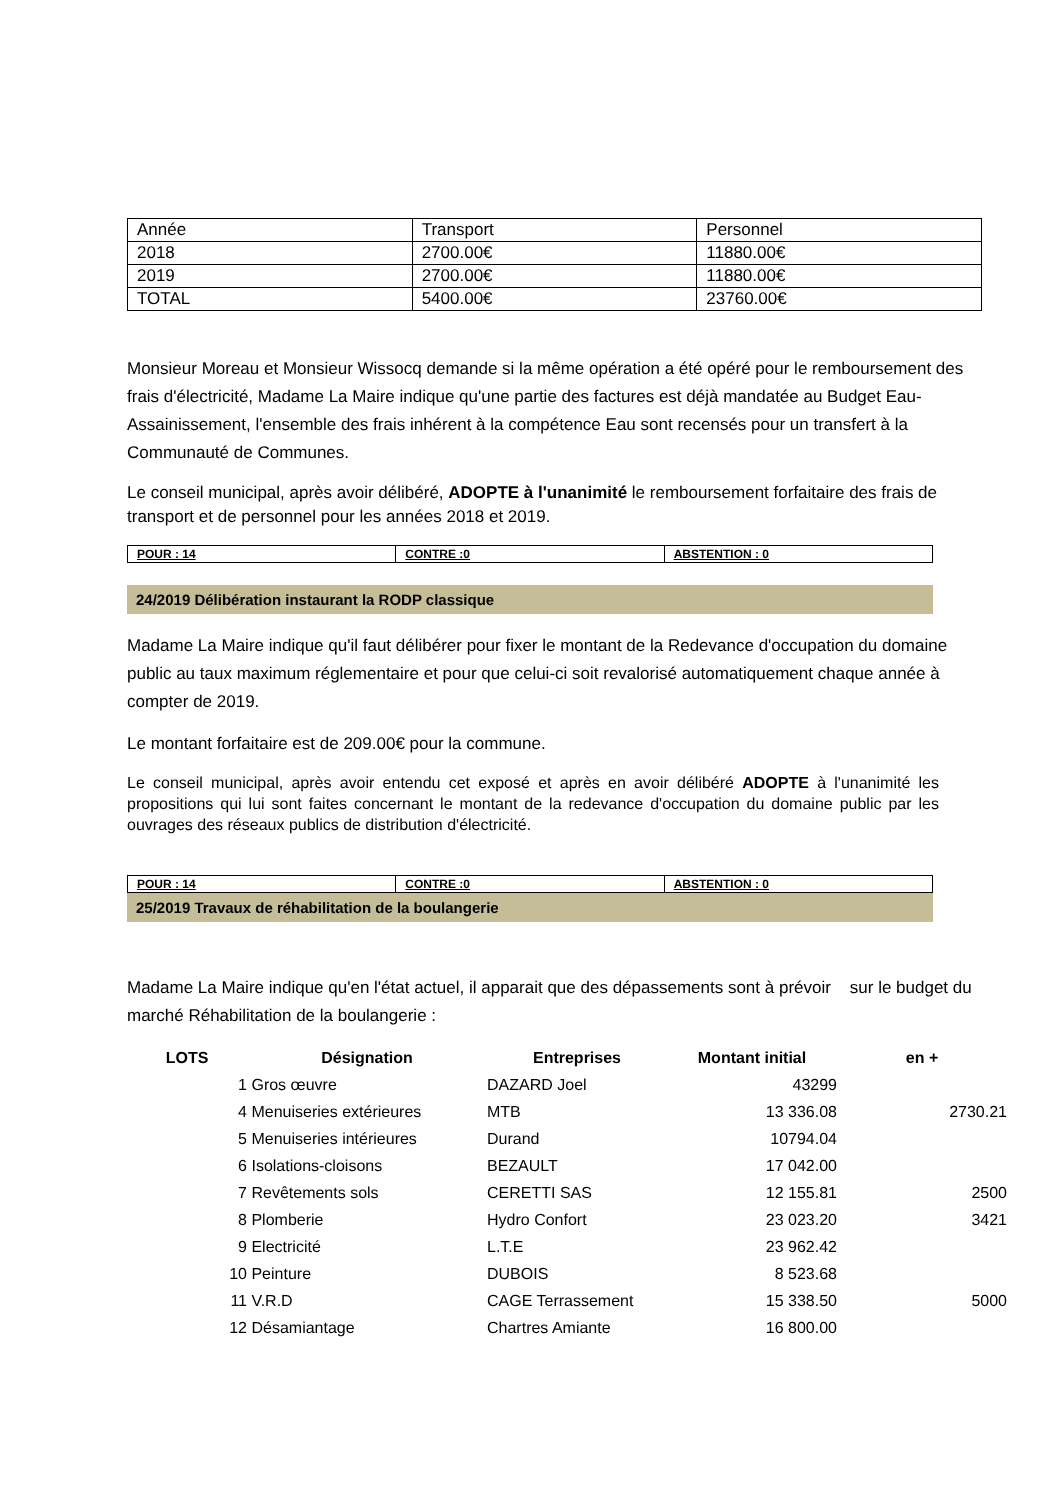| Année | Transport | Personnel |
| 2018 | 2700.00€ | 11880.00€ |
| 2019 | 2700.00€ | 11880.00€ |
| TOTAL | 5400.00€ | 23760.00€ |
Monsieur Moreau et Monsieur Wissocq demande si la même opération a été opéré pour le remboursement des frais d'électricité, Madame La Maire indique qu'une partie des factures est déjà mandatée au Budget Eau- Assainissement, l'ensemble des frais inhérent à la compétence Eau sont recensés pour un transfert à la Communauté de Communes.
Le conseil municipal, après avoir délibéré, ADOPTE à l'unanimité le remboursement forfaitaire des frais de transport et de personnel pour les années 2018 et 2019.
| POUR : 14 | CONTRE :0 | ABSTENTION : 0 |
24/2019 Délibération instaurant la RODP classique
Madame La Maire indique qu'il faut délibérer pour fixer le montant de la Redevance d'occupation du domaine public au taux maximum réglementaire et pour que celui-ci soit revalorisé automatiquement chaque année à compter de 2019.
Le montant forfaitaire est de 209.00€ pour la commune.
Le conseil municipal, après avoir entendu cet exposé et après en avoir délibéré ADOPTE à l'unanimité les propositions qui lui sont faites concernant le montant de la redevance d'occupation du domaine public par les ouvrages des réseaux publics de distribution d'électricité.
| POUR : 14 | CONTRE :0 | ABSTENTION : 0 |
25/2019 Travaux de réhabilitation de la boulangerie
Madame La Maire indique qu'en l'état actuel, il apparait que des dépassements sont à prévoir sur le budget du marché Réhabilitation de la boulangerie :
| LOTS | Désignation | Entreprises | Montant initial | en + |
| --- | --- | --- | --- | --- |
| 1 | Gros œuvre | DAZARD Joel | 43299 | |
| 4 | Menuiseries extérieures | MTB | 13 336.08 | 2730.21 |
| 5 | Menuiseries intérieures | Durand | 10794.04 | |
| 6 | Isolations-cloisons | BEZAULT | 17 042.00 | |
| 7 | Revêtements sols | CERETTI SAS | 12 155.81 | 2500 |
| 8 | Plomberie | Hydro Confort | 23 023.20 | 3421 |
| 9 | Electricité | L.T.E | 23 962.42 | |
| 10 | Peinture | DUBOIS | 8 523.68 | |
| 11 | V.R.D | CAGE Terrassement | 15 338.50 | 5000 |
| 12 | Désamiantage | Chartres Amiante | 16 800.00 | |